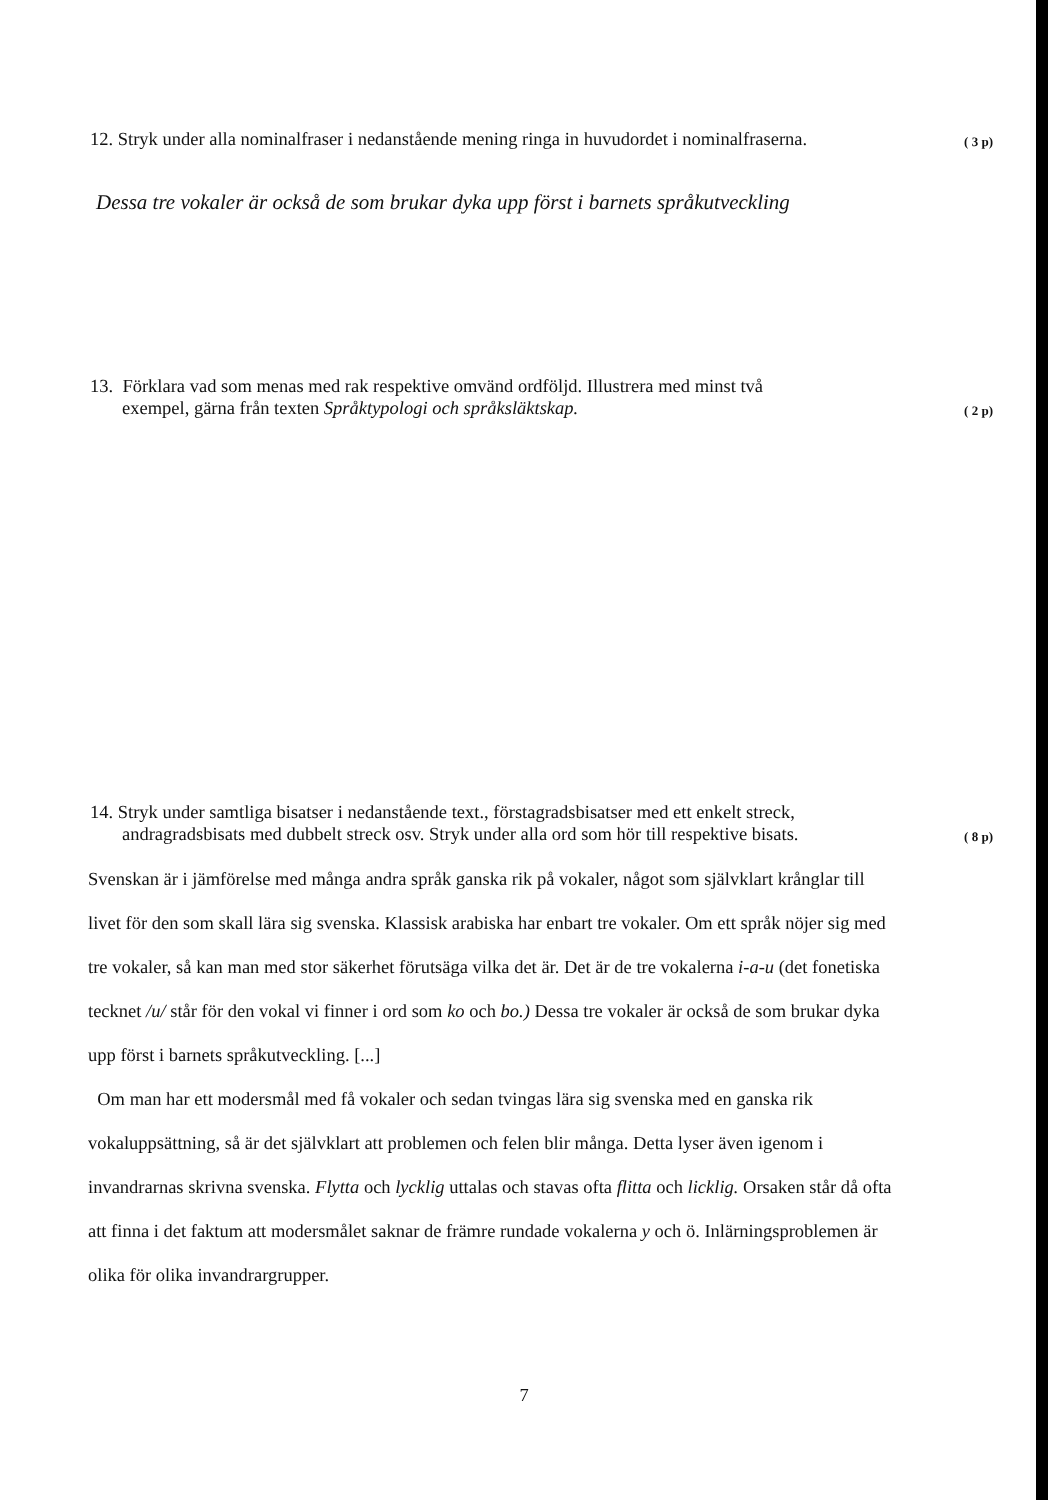12. Stryk under alla nominalfraser i nedanstående mening ringa in huvudordet i nominalfraserna.
( 3 p)
Dessa tre vokaler är också de som brukar dyka upp först i barnets språkutveckling
13. Förklara vad som menas med rak respektive omvänd ordföljd. Illustrera med minst två
exempel, gärna från texten Språktypologi och språksläktskap.
( 2 p)
14. Stryk under samtliga bisatser i nedanstående text., förstagradsbisatser med ett enkelt streck,
andragradsbisats med dubbelt streck osv. Stryk under alla ord som hör till respektive bisats.
( 8 p)
Svenskan är i jämförelse med många andra språk ganska rik på vokaler, något som självklart krånglar till livet för den som skall lära sig svenska. Klassisk arabiska har enbart tre vokaler. Om ett språk nöjer sig med tre vokaler, så kan man med stor säkerhet förutsäga vilka det är. Det är de tre vokalerna i-a-u (det fonetiska tecknet /u/ står för den vokal vi finner i ord som ko och bo.) Dessa tre vokaler är också de som brukar dyka upp först i barnets språkutveckling. [...]
Om man har ett modersmål med få vokaler och sedan tvingas lära sig svenska med en ganska rik vokaluppsättning, så är det självklart att problemen och felen blir många. Detta lyser även igenom i invandrarnas skrivna svenska. Flytta och lycklig uttalas och stavas ofta flitta och licklig. Orsaken står då ofta att finna i det faktum att modersmålet saknar de främre rundade vokalerna y och ö. Inlärningsproblemen är olika för olika invandrargrupper.
7